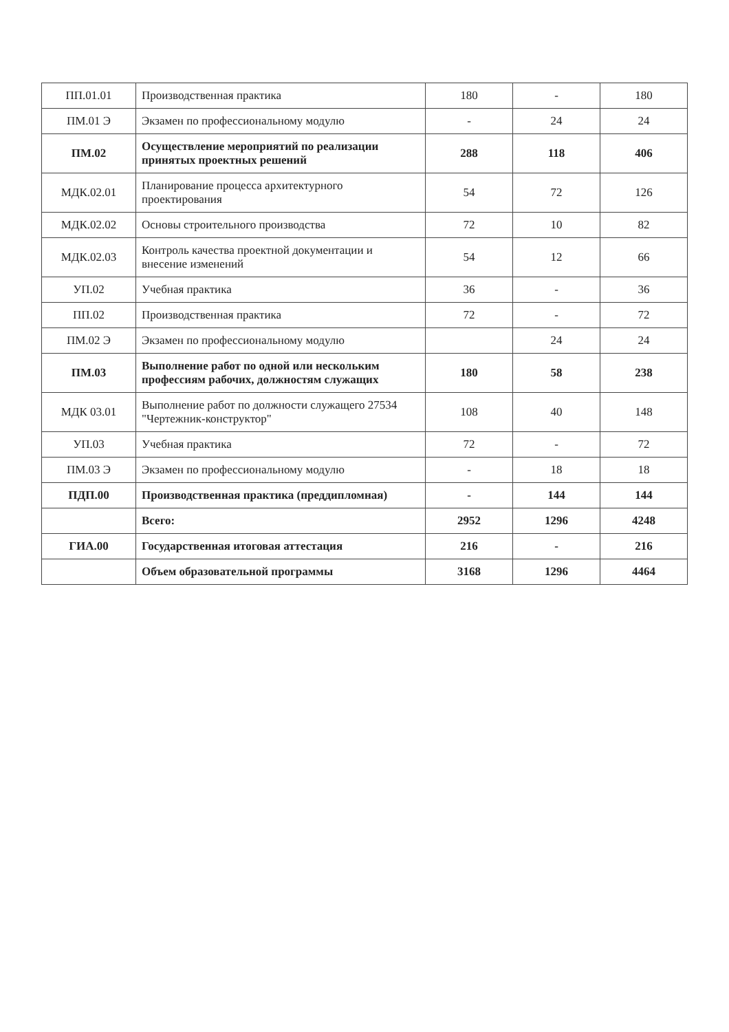| ПП.01.01 | Производственная практика | 180 | - | 180 |
| ПМ.01 Э | Экзамен по профессиональному модулю | - | 24 | 24 |
| ПМ.02 | Осуществление мероприятий по реализации принятых проектных решений | 288 | 118 | 406 |
| МДК.02.01 | Планирование процесса архитектурного проектирования | 54 | 72 | 126 |
| МДК.02.02 | Основы строительного производства | 72 | 10 | 82 |
| МДК.02.03 | Контроль качества проектной документации и внесение изменений | 54 | 12 | 66 |
| УП.02 | Учебная практика | 36 | - | 36 |
| ПП.02 | Производственная практика | 72 | - | 72 |
| ПМ.02 Э | Экзамен по профессиональному модулю | | 24 | 24 |
| ПМ.03 | Выполнение работ по одной или нескольким профессиям рабочих, должностям служащих | 180 | 58 | 238 |
| МДК 03.01 | Выполнение работ по должности служащего 27534 "Чертежник-конструктор" | 108 | 40 | 148 |
| УП.03 | Учебная практика | 72 | - | 72 |
| ПМ.03 Э | Экзамен по профессиональному модулю | - | 18 | 18 |
| ПДП.00 | Производственная практика (преддипломная) | - | 144 | 144 |
| | Всего: | 2952 | 1296 | 4248 |
| ГИА.00 | Государственная итоговая аттестация | 216 | - | 216 |
| | Объем образовательной программы | 3168 | 1296 | 4464 |